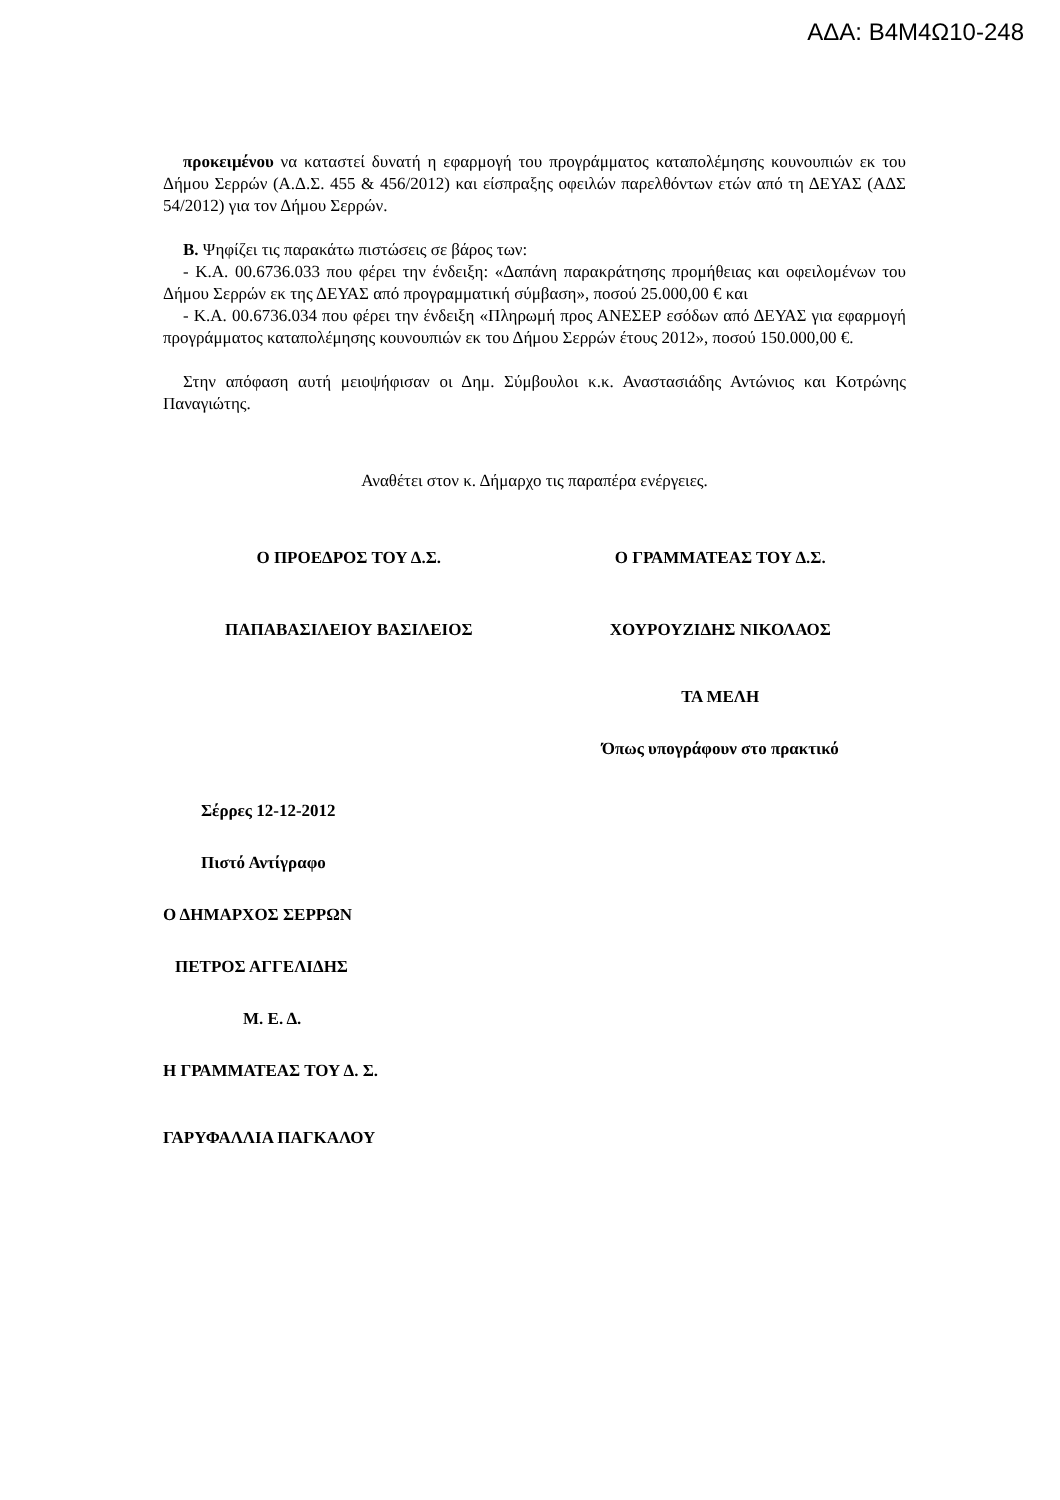ΑΔΑ: Β4Μ4Ω10-248
προκειμένου να καταστεί δυνατή η εφαρμογή του προγράμματος καταπολέμησης κουνουπιών εκ του Δήμου Σερρών (Α.Δ.Σ. 455 & 456/2012) και είσπραξης οφειλών παρελθόντων ετών από τη ΔΕΥΑΣ (ΑΔΣ 54/2012) για τον Δήμου Σερρών.
Β. Ψηφίζει τις παρακάτω πιστώσεις σε βάρος των:
- Κ.Α. 00.6736.033 που φέρει την ένδειξη: «Δαπάνη παρακράτησης προμήθειας και οφειλομένων του Δήμου Σερρών εκ της ΔΕΥΑΣ από προγραμματική σύμβαση», ποσού 25.000,00 € και
- Κ.Α. 00.6736.034 που φέρει την ένδειξη «Πληρωμή προς ΑΝΕΣΕΡ εσόδων από ΔΕΥΑΣ για εφαρμογή προγράμματος καταπολέμησης κουνουπιών εκ του Δήμου Σερρών έτους 2012», ποσού 150.000,00 €.
Στην απόφαση αυτή μειοψήφισαν οι Δημ. Σύμβουλοι κ.κ. Αναστασιάδης Αντώνιος και Κοτρώνης Παναγιώτης.
Αναθέτει στον κ. Δήμαρχο τις παραπέρα ενέργειες.
Ο ΠΡΟΕΔΡΟΣ ΤΟΥ Δ.Σ. Ο ΓΡΑΜΜΑΤΕΑΣ ΤΟΥ Δ.Σ.
ΠΑΠΑΒΑΣΙΛΕΙΟΥ ΒΑΣΙΛΕΙΟΣ ΧΟΥΡΟΥΖΙΔΗΣ ΝΙΚΟΛΑΟΣ
ΤΑ ΜΕΛΗ
Όπως υπογράφουν στο πρακτικό
Σέρρες 12-12-2012
Πιστό Αντίγραφο
Ο ΔΗΜΑΡΧΟΣ ΣΕΡΡΩΝ
ΠΕΤΡΟΣ ΑΓΓΕΛΙΔΗΣ
Μ. Ε. Δ.
Η ΓΡΑΜΜΑΤΕΑΣ ΤΟΥ Δ. Σ.
ΓΑΡΥΦΑΛΛΙΑ ΠΑΓΚΑΛΟΥ